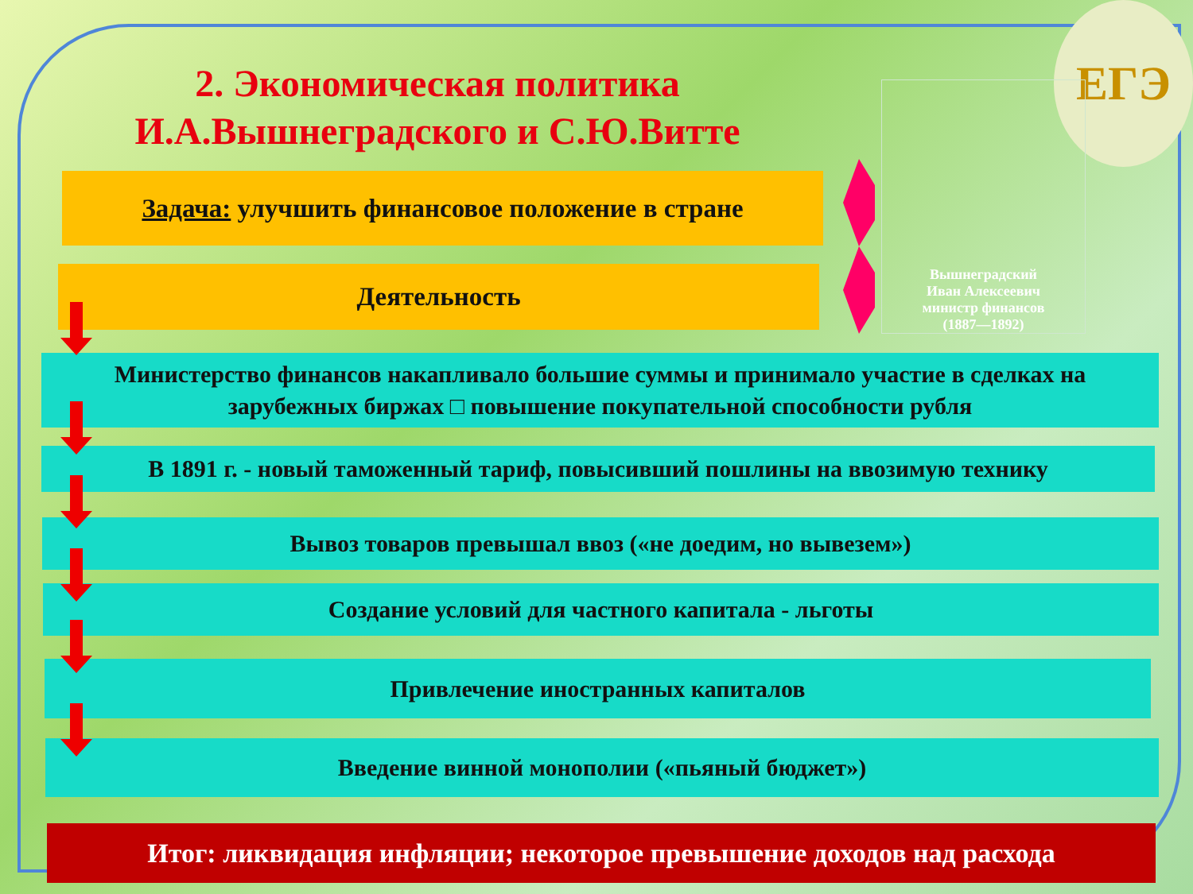2. Экономическая политика И.А.Вышнеградского и С.Ю.Витте
ЕГЭ
Вышнеградский
Иван Алексеевич
министр финансов
(1887—1892)
Задача: улучшить финансовое положение в стране
Деятельность
Министерство финансов накапливало большие суммы и принимало участие в сделках на зарубежных биржах □ повышение покупательной способности рубля
В 1891 г. - новый таможенный тариф, повысивший пошлины на ввозимую технику
Вывоз товаров превышал ввоз («не доедим, но вывезем»)
Создание условий для частного капитала - льготы
Привлечение иностранных капиталов
Введение винной монополии («пьяный бюджет»)
Итог: ликвидация инфляции; некоторое превышение доходов над расхода